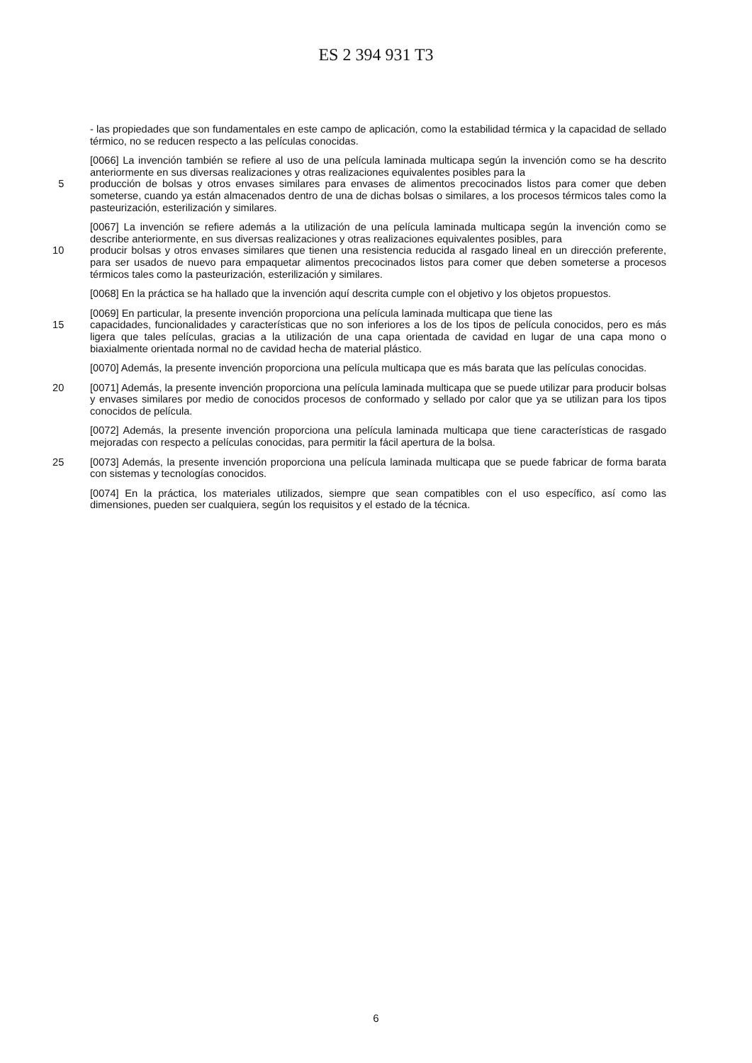ES 2 394 931 T3
- las propiedades que son fundamentales en este campo de aplicación, como la estabilidad térmica y la capacidad de sellado térmico, no se reducen respecto a las películas conocidas.
[0066] La invención también se refiere al uso de una película laminada multicapa según la invención como se ha descrito anteriormente en sus diversas realizaciones y otras realizaciones equivalentes posibles para la
5 producción de bolsas y otros envases similares para envases de alimentos precocinados listos para comer que deben someterse, cuando ya están almacenados dentro de una de dichas bolsas o similares, a los procesos térmicos tales como la pasteurización, esterilización y similares.
[0067] La invención se refiere además a la utilización de una película laminada multicapa según la invención como se describe anteriormente, en sus diversas realizaciones y otras realizaciones equivalentes posibles, para
10 producir bolsas y otros envases similares que tienen una resistencia reducida al rasgado lineal en un dirección preferente, para ser usados de nuevo para empaquetar alimentos precocinados listos para comer que deben someterse a procesos térmicos tales como la pasteurización, esterilización y similares.
[0068] En la práctica se ha hallado que la invención aquí descrita cumple con el objetivo y los objetos propuestos.
[0069] En particular, la presente invención proporciona una película laminada multicapa que tiene las
15 capacidades, funcionalidades y características que no son inferiores a los de los tipos de película conocidos, pero es más ligera que tales películas, gracias a la utilización de una capa orientada de cavidad en lugar de una capa mono o biaxialmente orientada normal no de cavidad hecha de material plástico.
[0070] Además, la presente invención proporciona una película multicapa que es más barata que las películas conocidas.
20 [0071] Además, la presente invención proporciona una película laminada multicapa que se puede utilizar para producir bolsas y envases similares por medio de conocidos procesos de conformado y sellado por calor que ya se utilizan para los tipos conocidos de película.
[0072] Además, la presente invención proporciona una película laminada multicapa que tiene características de rasgado mejoradas con respecto a películas conocidas, para permitir la fácil apertura de la bolsa.
25 [0073] Además, la presente invención proporciona una película laminada multicapa que se puede fabricar de forma barata con sistemas y tecnologías conocidos.
[0074] En la práctica, los materiales utilizados, siempre que sean compatibles con el uso específico, así como las dimensiones, pueden ser cualquiera, según los requisitos y el estado de la técnica.
6